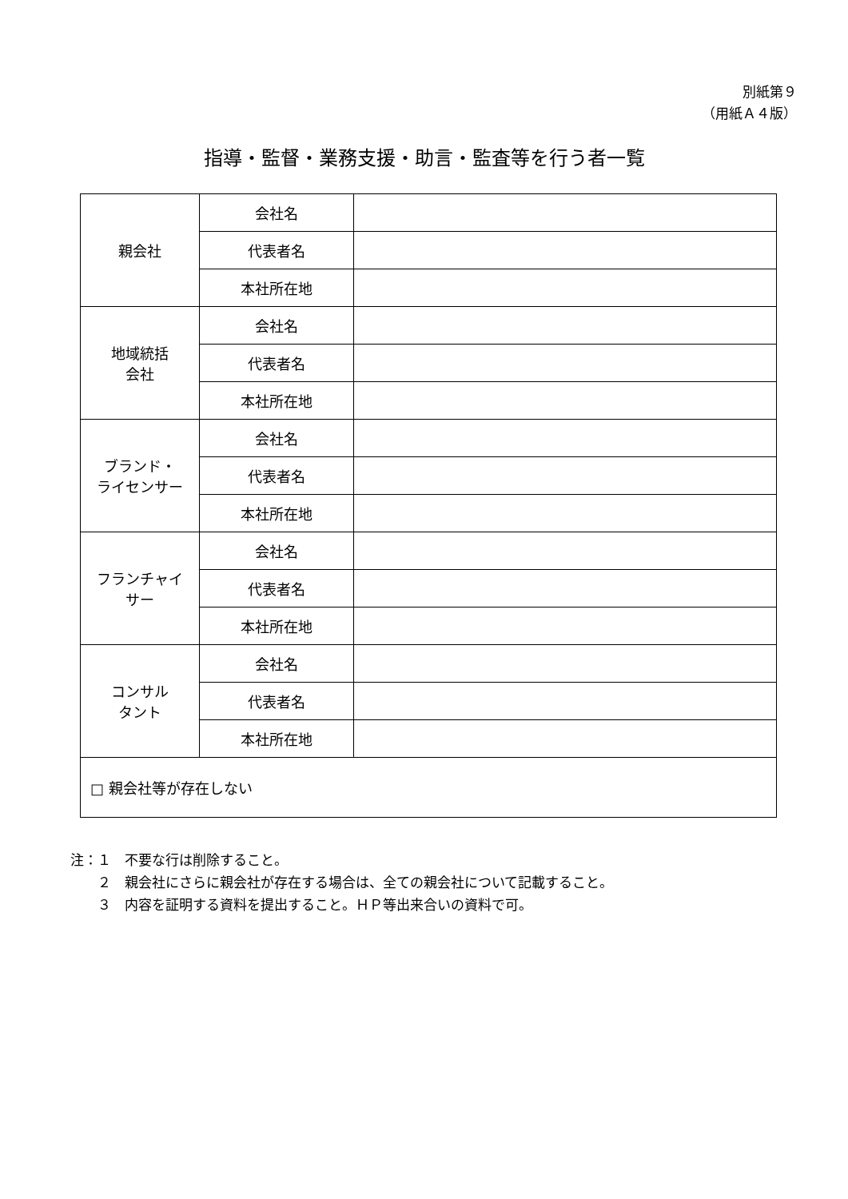別紙第９
（用紙Ａ４版）
指導・監督・業務支援・助言・監査等を行う者一覧
| 親会社 | 会社名 | |
| | 代表者名 | |
| | 本社所在地 | |
| 地域統括 会社 | 会社名 | |
| | 代表者名 | |
| | 本社所在地 | |
| ブランド・ ライセンサー | 会社名 | |
| | 代表者名 | |
| | 本社所在地 | |
| フランチャイ サー | 会社名 | |
| | 代表者名 | |
| | 本社所在地 | |
| コンサル タント | 会社名 | |
| | 代表者名 | |
| | 本社所在地 | |
| □ 親会社等が存在しない | | |
注：１　不要な行は削除すること。
　　２　親会社にさらに親会社が存在する場合は、全ての親会社について記載すること。
　　３　内容を証明する資料を提出すること。ＨＰ等出来合いの資料で可。